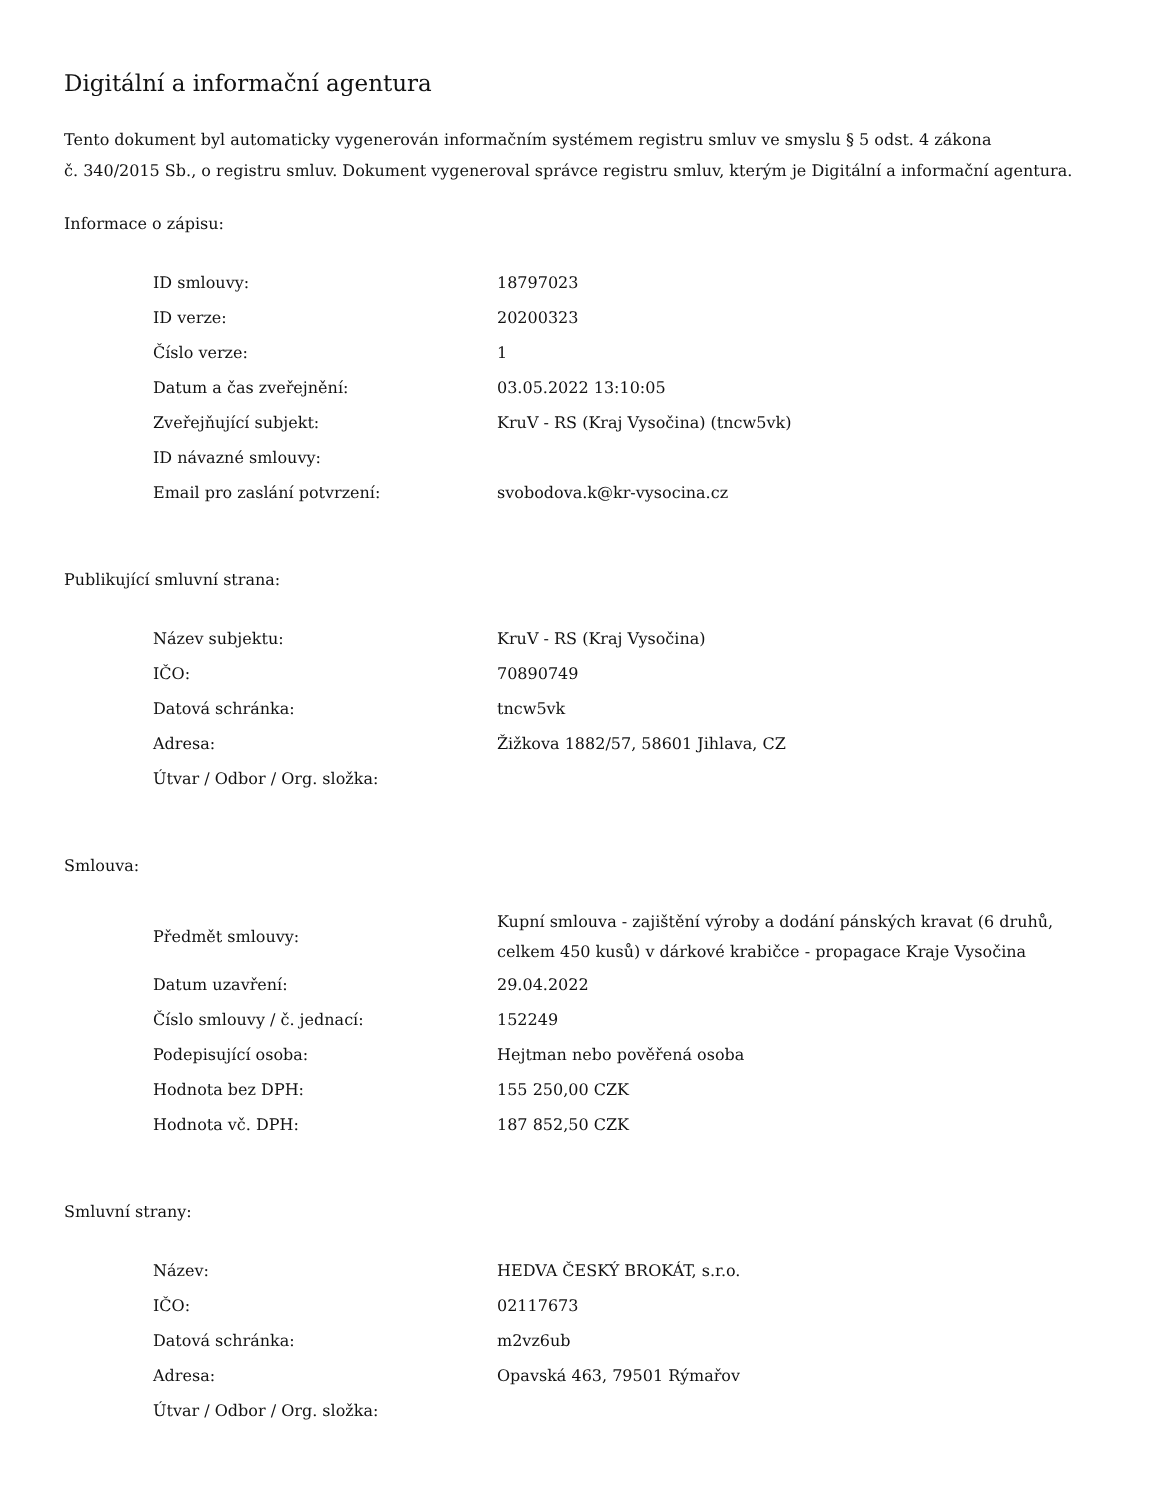Digitální a informační agentura
Tento dokument byl automaticky vygenerován informačním systémem registru smluv ve smyslu § 5 odst. 4 zákona
č. 340/2015 Sb., o registru smluv. Dokument vygeneroval správce registru smluv, kterým je Digitální a informační agentura.
Informace o zápisu:
| ID smlouvy: | 18797023 |
| ID verze: | 20200323 |
| Číslo verze: | 1 |
| Datum a čas zveřejnění: | 03.05.2022 13:10:05 |
| Zveřejňující subjekt: | KruV - RS (Kraj Vysočina) (tncw5vk) |
| ID návazné smlouvy: | |
| Email pro zaslání potvrzení: | svobodova.k@kr-vysocina.cz |
Publikující smluvní strana:
| Název subjektu: | KruV - RS (Kraj Vysočina) |
| IČO: | 70890749 |
| Datová schránka: | tncw5vk |
| Adresa: | Žižkova 1882/57, 58601 Jihlava, CZ |
| Útvar / Odbor / Org. složka: | |
Smlouva:
| Předmět smlouvy: | Kupní smlouva - zajištění výroby a dodání pánských kravat (6 druhů, celkem 450 kusů) v dárkové krabičce - propagace Kraje Vysočina |
| Datum uzavření: | 29.04.2022 |
| Číslo smlouvy / č. jednací: | 152249 |
| Podepisující osoba: | Hejtman nebo pověřená osoba |
| Hodnota bez DPH: | 155 250,00 CZK |
| Hodnota vč. DPH: | 187 852,50 CZK |
Smluvní strany:
| Název: | HEDVA ČESKÝ BROKÁT, s.r.o. |
| IČO: | 02117673 |
| Datová schránka: | m2vz6ub |
| Adresa: | Opavská 463, 79501 Rýmařov |
| Útvar / Odbor / Org. složka: | |